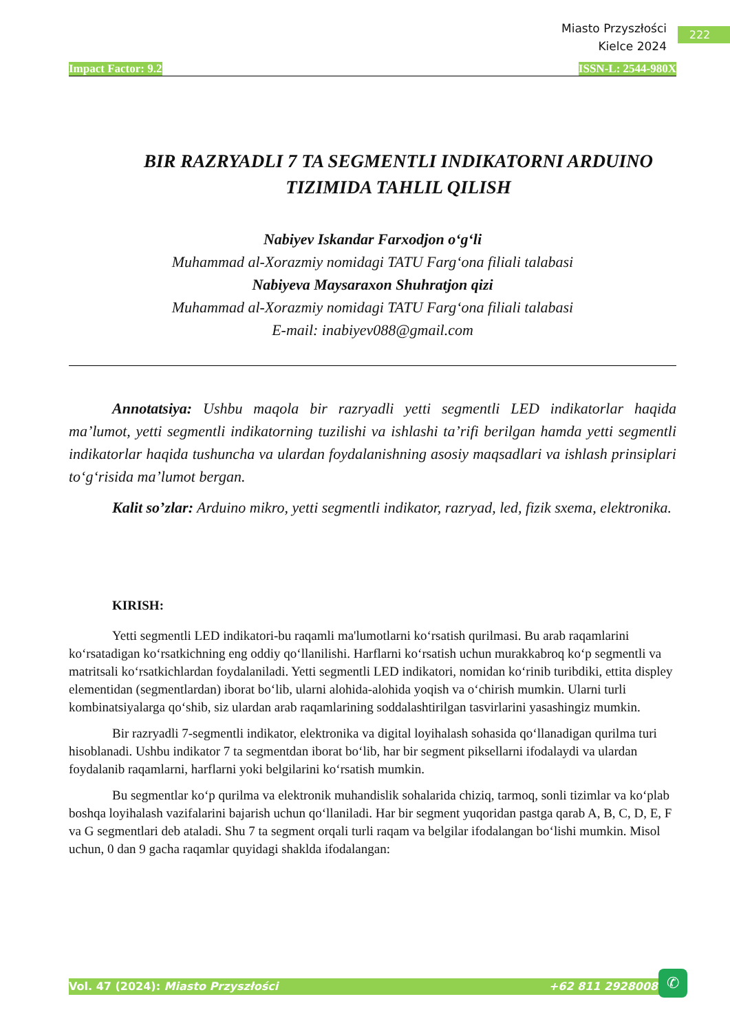Miasto Przyszłości
Kielce 2024
222
Impact Factor: 9.2 ISSN-L: 2544-980X
BIR RAZRYADLI 7 TA SEGMENTLI INDIKATORNI ARDUINO TIZIMIDA TAHLIL QILISH
Nabiyev Iskandar Farxodjon o‘g‘li
Muhammad al-Xorazmiy nomidagi TATU Farg‘ona filiali talabasi
Nabiyeva Maysaraxon Shuhratjon qizi
Muhammad al-Xorazmiy nomidagi TATU Farg‘ona filiali talabasi
E-mail: inabiyev088@gmail.com
Annotatsiya: Ushbu maqola bir razryadli yetti segmentli LED indikatorlar haqida ma’lumot, yetti segmentli indikatorning tuzilishi va ishlashi ta’rifi berilgan hamda yetti segmentli indikatorlar haqida tushuncha va ulardan foydalanishning asosiy maqsadlari va ishlash prinsiplari to‘g‘risida ma’lumot bergan.
Kalit so’zlar: Arduino mikro, yetti segmentli indikator, razryad, led, fizik sxema, elektronika.
KIRISH:
Yetti segmentli LED indikatori-bu raqamli ma'lumotlarni ko‘rsatish qurilmasi. Bu arab raqamlarini ko‘rsatadigan ko‘rsatkichning eng oddiy qo‘llanilishi. Harflarni ko‘rsatish uchun murakkabroq ko‘p segmentli va matritsali ko‘rsatkichlardan foydalaniladi. Yetti segmentli LED indikatori, nomidan ko‘rinib turibdiki, ettita displey elementidan (segmentlardan) iborat bo‘lib, ularni alohida-alohida yoqish va o‘chirish mumkin. Ularni turli kombinatsiyalarga qo‘shib, siz ulardan arab raqamlarining soddalashtirilgan tasvirlarini yasashingiz mumkin.
Bir razryadli 7-segmentli indikator, elektronika va digital loyihalash sohasida qo‘llanadigan qurilma turi hisoblanadi. Ushbu indikator 7 ta segmentdan iborat bo‘lib, har bir segment piksellarni ifodalaydi va ulardan foydalanib raqamlarni, harflarni yoki belgilarini ko‘rsatish mumkin.
Bu segmentlar ko‘p qurilma va elektronik muhandislik sohalarida chiziq, tarmoq, sonli tizimlar va ko‘plab boshqa loyihalash vazifalarini bajarish uchun qo‘llaniladi. Har bir segment yuqoridan pastga qarab A, B, C, D, E, F va G segmentlari deb ataladi. Shu 7 ta segment orqali turli raqam va belgilar ifodalangan bo‘lishi mumkin. Misol uchun, 0 dan 9 gacha raqamlar quyidagi shaklda ifodalangan:
Vol. 47 (2024): Miasto Przyszłości +62 811 2928008
✆